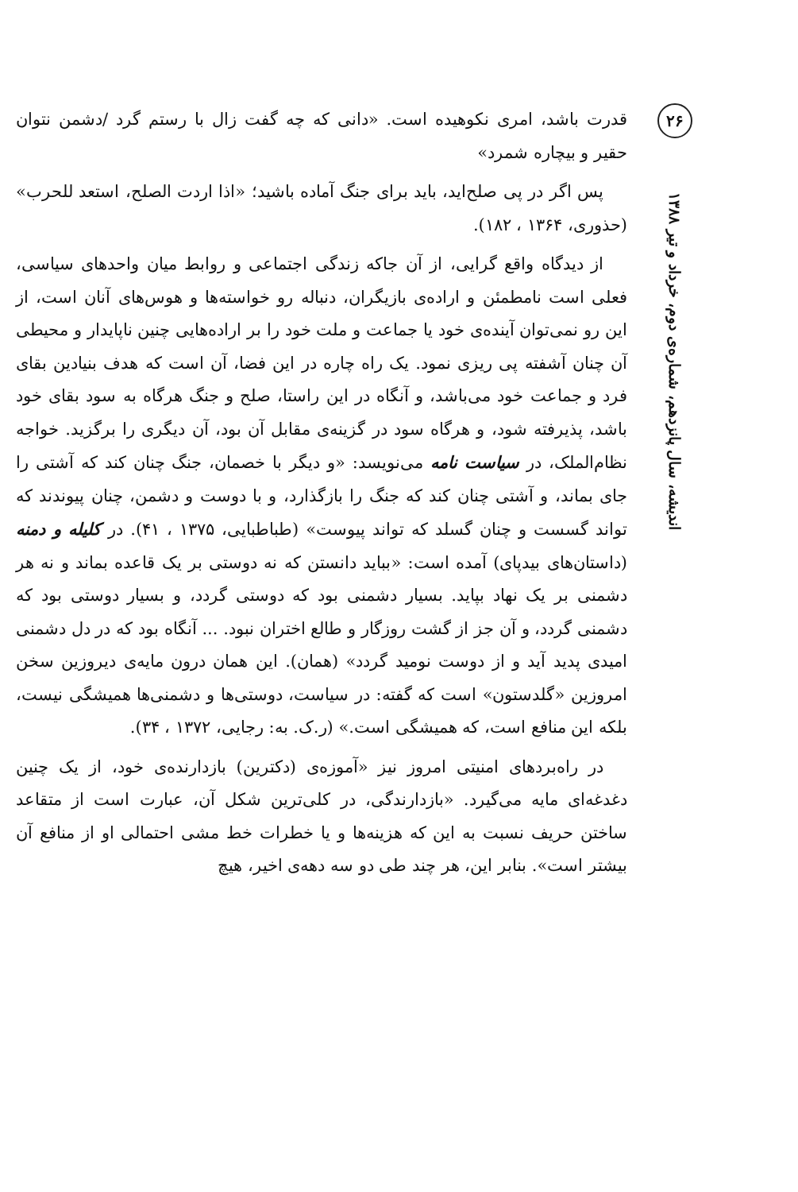قدرت باشد، امری نکوهیده است. «دانی که چه گفت زال با رستم گرد /دشمن نتوان حقیر و بیچاره شمرد»
پس اگر در پی صلح‌اید، باید برای جنگ آماده باشید؛ «اذا اردت الصلح، استعد للحرب» (حذوری، ۱۳۶۴ ، ۱۸۲).
از دیدگاه واقع گرایی، از آن جاکه زندگی اجتماعی و روابط میان واحدهای سیاسی، فعلی است نامطمئن و اراده‌ی بازیگران، دنباله رو خواسته‌ها و هوس‌های آنان است، از این رو نمی‌توان آینده‌ی خود یا جماعت و ملت خود را بر اراده‌هایی چنین ناپایدار و محیطی آن چنان آشفته پی ریزی نمود. یک راه چاره در این فضا، آن است که هدف بنیادین بقای فرد و جماعت خود می‌باشد، و آنگاه در این راستا، صلح و جنگ هرگاه به سود بقای خود باشد، پذیرفته شود، و هرگاه سود در گزینه‌ی مقابل آن بود، آن دیگری را برگزید. خواجه نظام‌الملک، در سیاست نامه می‌نویسد: «و دیگر با خصمان، جنگ چنان کند که آشتی را جای بماند، و آشتی چنان کند که جنگ را بازگذارد، و با دوست و دشمن، چنان پیوندند که تواند گسست و چنان گسلد که تواند پیوست» (طباطبایی، ۱۳۷۵ ، ۴۱). در کلیله و دمنه (داستان‌های بیدپای) آمده است: «بباید دانستن که نه دوستی بر یک قاعده بماند و نه هر دشمنی بر یک نهاد بپاید. بسیار دشمنی بود که دوستی گردد، و بسیار دوستی بود که دشمنی گردد، و آن جز از گشت روزگار و طالع اختران نبود. ... آنگاه بود که در دل دشمنی امیدی پدید آید و از دوست نومید گردد» (همان). این همان درون مایه‌ی دیروزین سخن امروزین «گلدستون» است که گفته: در سیاست، دوستی‌ها و دشمنی‌ها همیشگی نیست، بلکه این منافع است، که همیشگی است.» (ر.ک. به: رجایی، ۱۳۷۲ ، ۳۴).
در راه‌بردهای امنیتی امروز نیز «آموزه‌ی (دکترین) بازدارنده‌ی خود، از یک چنین دغدغه‌ای مایه می‌گیرد. «بازدارندگی، در کلی‌ترین شکل آن، عبارت است از متقاعد ساختن حریف نسبت به این که هزینه‌ها و یا خطرات خط مشی احتمالی او از منافع آن بیشتر است». بنابر این، هر چند طی دو سه دهه‌ی اخیر، هیچ
۲۶
اندیشه، سال پانزدهم، شماره‌ی دوم، خرداد و تیر ۱۳۸۸